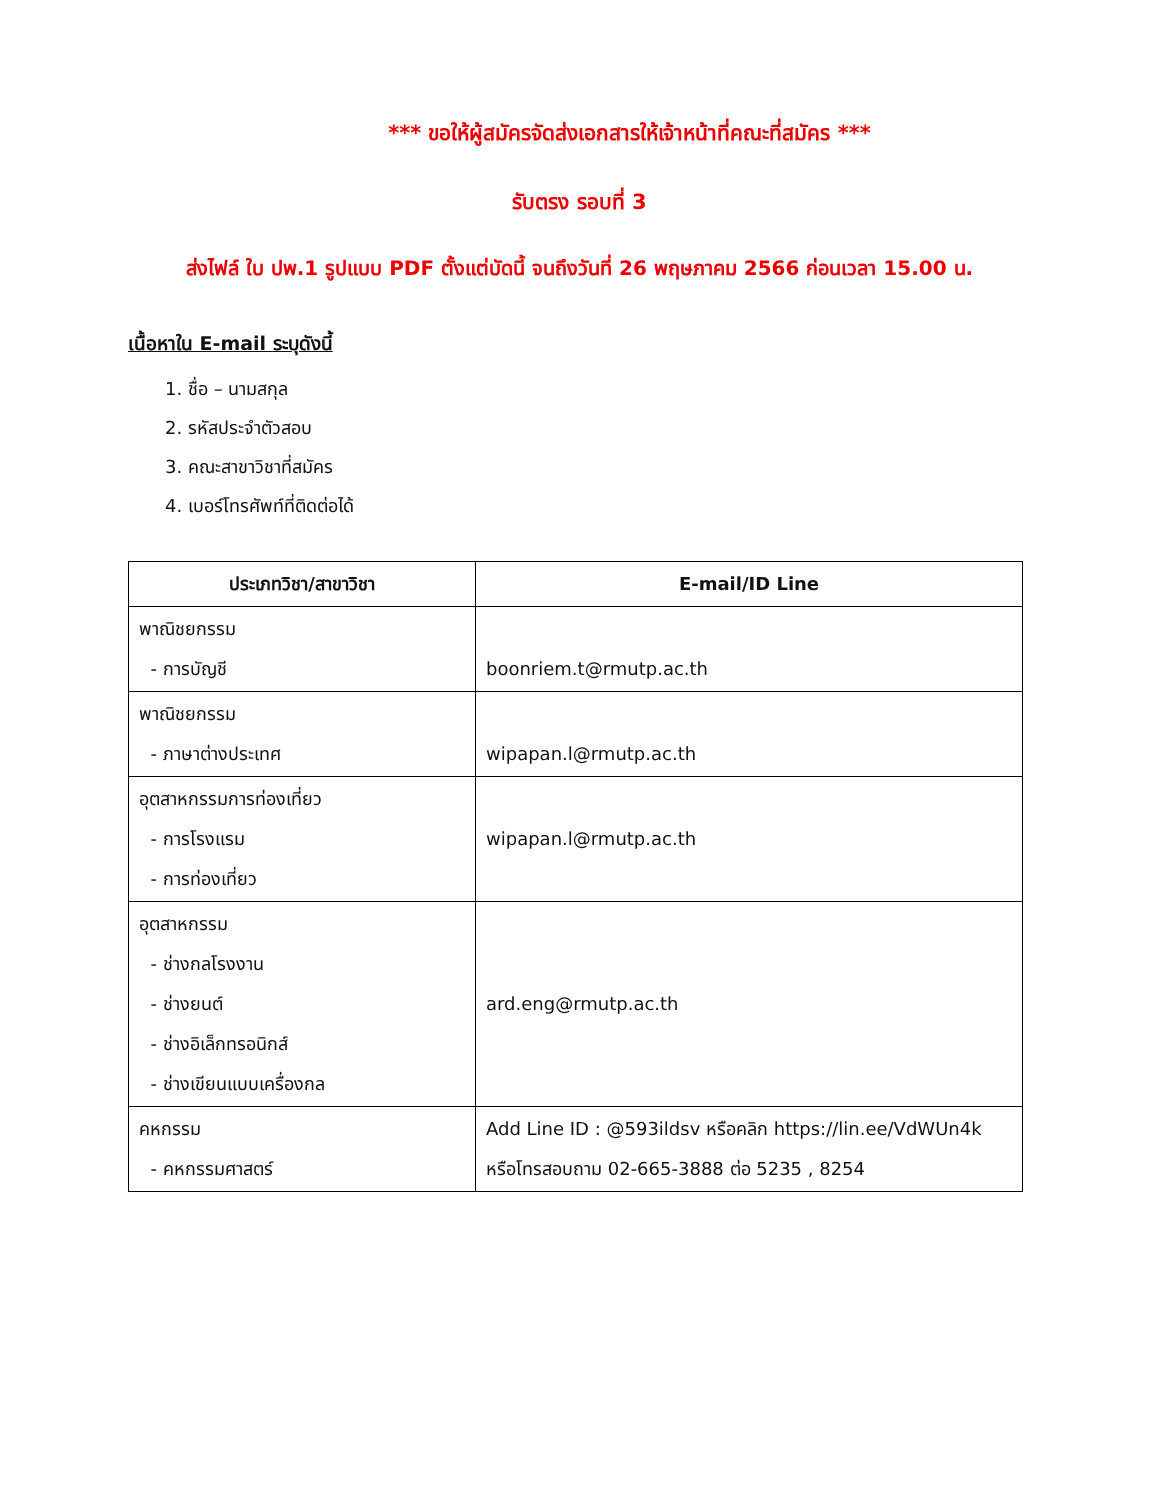*** ขอให้ผู้สมัครจัดส่งเอกสารให้เจ้าหน้าที่คณะที่สมัคร ***
รับตรง รอบที่ 3
ส่งไฟล์ ใบ ปพ.1 รูปแบบ PDF ตั้งแต่บัดนี้ จนถึงวันที่ 26 พฤษภาคม 2566 ก่อนเวลา 15.00 น.
เนื้อหาใน E-mail ระบุดังนี้
1. ชื่อ – นามสกุล
2. รหัสประจำตัวสอบ
3. คณะสาขาวิชาที่สมัคร
4. เบอร์โทรศัพท์ที่ติดต่อได้
| ประเภทวิชา/สาขาวิชา | E-mail/ID Line |
| --- | --- |
| พาณิชยกรรม - การบัญชี | boonriem.t@rmutp.ac.th |
| พาณิชยกรรม - ภาษาต่างประเทศ | wipapan.l@rmutp.ac.th |
| อุตสาหกรรมการท่องเที่ยว - การโรงแรม - การท่องเที่ยว | wipapan.l@rmutp.ac.th |
| อุตสาหกรรม - ช่างกลโรงงาน - ช่างยนต์ - ช่างอิเล็กทรอนิกส์ - ช่างเขียนแบบเครื่องกล | ard.eng@rmutp.ac.th |
| คหกรรม - คหกรรมศาสตร์ | Add Line ID : @593ildsv หรือคลิก https://lin.ee/VdWUn4k หรือโทรสอบถาม 02-665-3888 ต่อ 5235 , 8254 |